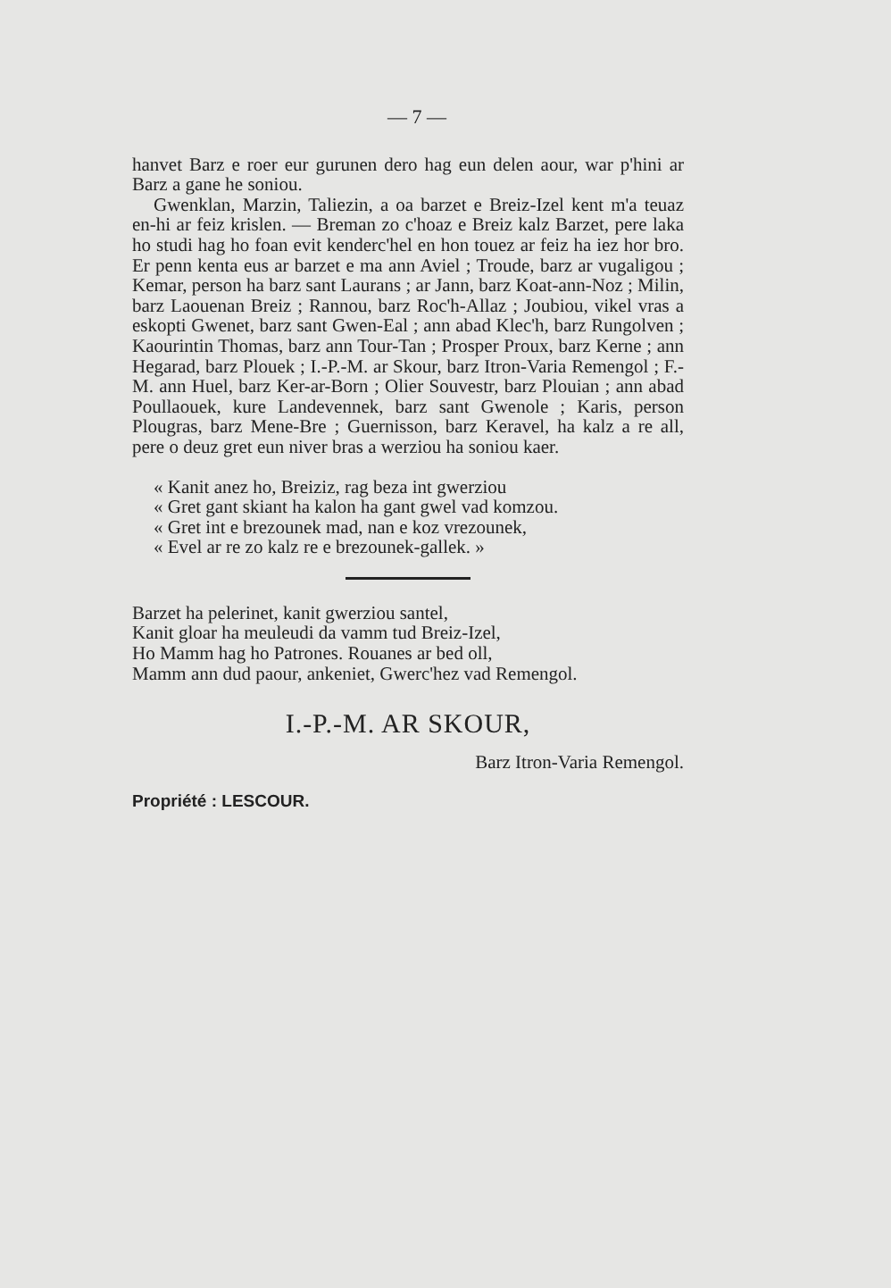— 7 —
hanvet Barz e roer eur gurunen dero hag eun delen aour, war p'hini ar Barz a gane he soniou.
Gwenklan, Marzin, Taliezin, a oa barzet e Breiz-Izel kent m'a teuaz en-hi ar feiz krislen. — Breman zo c'hoaz e Breiz kalz Barzet, pere laka ho studi hag ho foan evit kenderc'hel en hon touez ar feiz ha iez hor bro. Er penn kenta eus ar barzet e ma ann Aviel ; Troude, barz ar vugaligou ; Kemar, person ha barz sant Laurans ; ar Jann, barz Koat-ann-Noz ; Milin, barz Laouenan Breiz ; Rannou, barz Roc'h-Allaz ; Joubiou, vikel vras a eskopti Gwenet, barz sant Gwen-Eal ; ann abad Klec'h, barz Rungolven ; Kaourintin Thomas, barz ann Tour-Tan ; Prosper Proux, barz Kerne ; ann Hegarad, barz Plouek ; I.-P.-M. ar Skour, barz Itron-Varia Remengol ; F.-M. ann Huel, barz Ker-ar-Born ; Olier Souvestr, barz Plouian ; ann abad Poullaouek, kure Landevennek, barz sant Gwenole ; Karis, person Plougras, barz Mene-Bre ; Guernisson, barz Keravel, ha kalz a re all, pere o deuz gret eun niver bras a werziou ha soniou kaer.
« Kanit anez ho, Breiziz, rag beza int gwerziou
« Gret gant skiant ha kalon ha gant gwel vad komzou.
« Gret int e brezounek mad, nan e koz vrezounek,
« Evel ar re zo kalz re e brezounek-gallek. »
Barzet ha pelerinet, kanit gwerziou santel,
Kanit gloar ha meuleudi da vamm tud Breiz-Izel,
Ho Mamm hag ho Patrones. Rouanes ar bed oll,
Mamm ann dud paour, ankeniet, Gwerc'hez vad Remengol.
I.-P.-M. AR SKOUR,
Barz Itron-Varia Remengol.
Propriété : LESCOUR.